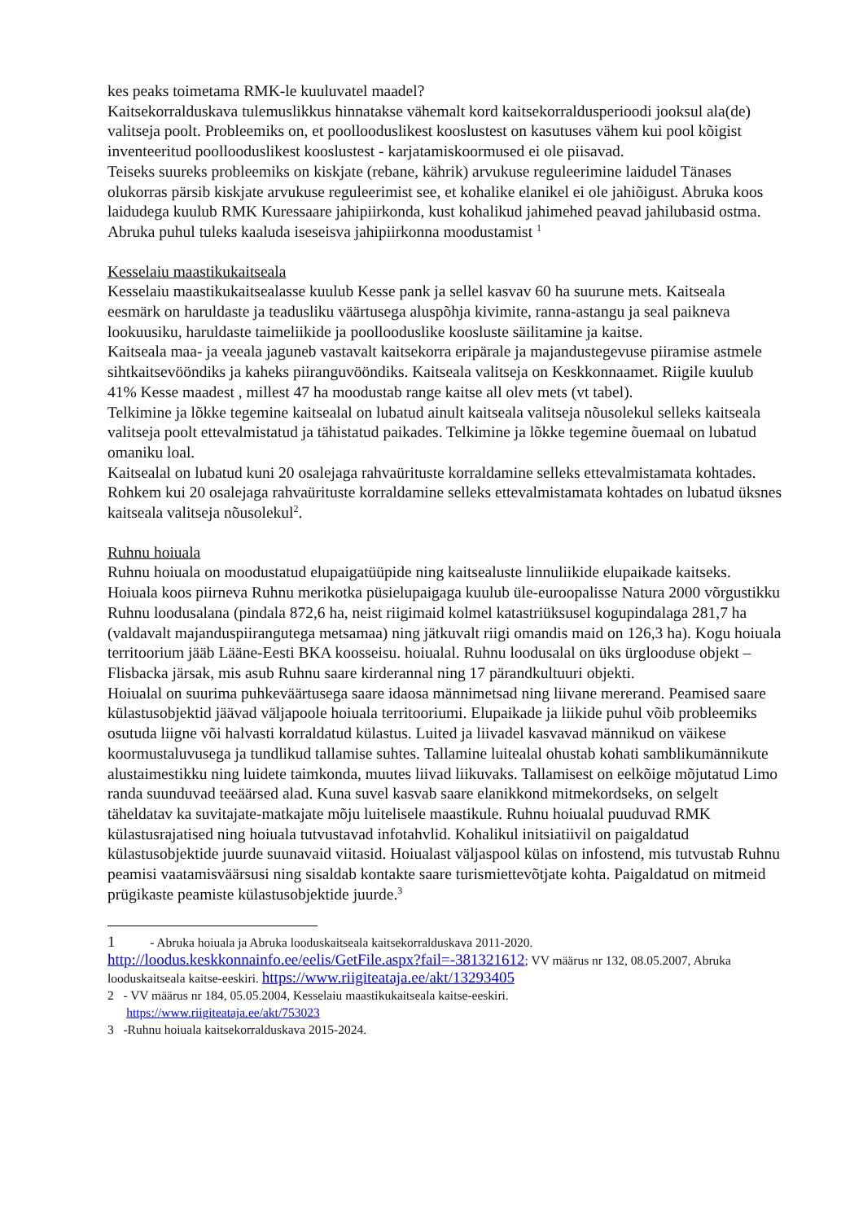kes peaks toimetama RMK-le kuuluvatel maadel?
Kaitsekorralduskava tulemuslikkus hinnatakse vähemalt kord kaitsekorraldusperioodi jooksul ala(de) valitseja poolt. Probleemiks on, et poolloodusli­kest kooslustest on kasutuses vähem kui pool kõigist inventeeritud poolloodusli­kest kooslustest - karjatamiskoormused ei ole piisavad.
Teiseks suureks probleemiks on kiskjate (rebane, kährik) arvukuse reguleerimine laidudel Tänases olukorras pärsib kiskjate arvukuse reguleerimist see, et kohalike elanikel ei ole jahiõigust. Abruka koos laidudega kuulub RMK Kuressaare jahipiirkonda, kust kohalikud jahimehed peavad jahilubasid ostma. Abruka puhul tuleks kaaluda iseseisva jahipiirkonna moodustamist <sup>1</sup>
Kesselaiu maastikukaitseala
Kesselaiu maastikukaitsealasse kuulub Kesse pank ja sellel kasvav 60 ha suurune mets. Kaitseala eesmärk on haruldaste ja teadusliku väärtusega aluspõhja kivimite, ranna-astangu ja seal paikneva lookuusiku, haruldaste taimeliikide ja poollooduslike koosluste säilitamine ja kaitse.
Kaitseala maa- ja veeala jaguneb vastavalt kaitsekorra eripärale ja majandustegevuse piiramise astmele sihtkaitsevööndiks ja kaheks piiranguvööndiks. Kaitseala valitseja on Keskkonnaamet. Riigile kuulub 41% Kesse maadest , millest 47 ha moodustab range kaitse all olev mets (vt tabel).
Telkimine ja lõkke tegemine kaitsealal on lubatud ainult kaitseala valitseja nõusolekul selleks kaitseala valitseja poolt ettevalmistatud ja tähistatud paikades. Telkimine ja lõkke tegemine õuemaal on lubatud omaniku loal.
Kaitsealal on lubatud kuni 20 osalejaga rahvaürituste korraldamine selleks ettevalmistamata kohtades. Rohkem kui 20 osalejaga rahvaürituste korraldamine selleks ettevalmistamata kohtades on lubatud üksnes kaitseala valitseja nõusolekul<sup>2</sup>.
Ruhnu hoiuala
Ruhnu hoiuala on moodustatud elupaigatüüpide ning kaitsealuste linnuliikide elupaikade kaitseks. Hoiuala koos piirneva Ruhnu merikotka püsielupaigaga kuulub üle-euroopalisse Natura 2000 võrgustikku Ruhnu loodusalana (pindala 872,6 ha, neist riigimaid kolmel katastri­üksusel kogupindalaga 281,7 ha (valdavalt majanduspiirangutega metsamaa) ning jätkuvalt riigi omandis maid on 126,3 ha). Kogu hoiuala territoorium jääb Lääne-Eesti BKA koosseisu. hoiualal. Ruhnu loodusalal on üks ürglooduse objekt – Flisbacka järsak, mis asub Ruhnu saare kirderannal ning 17 pärandkultuuri objekti.
Hoiualal on suurima puhkeväärtusega saare idaosa männimetsad ning liivane mererand. Peamised saare külastusobjektid jäävad väljapoole hoiuala territooriumi. Elupaikade ja liikide puhul võib probleemiks osutuda liigne või halvasti korraldatud külastus. Luited ja liivadel kasvavad männikud on väikese koormustaluvusega ja tundlikud tallamise suhtes. Tallamine luitealal ohustab kohati samblikumännikute alustaimestikku ning luidete taimkonda, muutes liivad liikuvaks. Tallamisest on eelkõige mõjutatud Limo randa suunduvad teeäärsed alad. Kuna suvel kasvab saare elanikkond mitmekordseks, on selgelt täheldatav ka suvitajate-matkajate mõju luitelisele maastikule. Ruhnu hoiualal puuduvad RMK külastusrajatised ning hoiuala tutvustavad infotahvlid. Kohalikul initsiatiivil on paigaldatud külastusobjektide juurde suunavaid viitasid. Hoiualast väljaspool külas on infostend, mis tutvustab Ruhnu peamisi vaatamisväärsusi ning sisaldab kontakte saare turismiettevõtjate kohta. Paigaldatud on mitmeid prügikaste peamiste külastusobjektide juurde.<sup>3</sup>
1 - Abruka hoiuala ja Abruka looduskaitseala kaitsekorralduskava 2011-2020. http://loodus.keskkonnainfo.ee/eelis/GetFile.aspx?fail=-381321612; VV määrus nr 132, 08.05.2007, Abruka looduskaitseala kaitse-eeskiri. https://www.riigiteataja.ee/akt/13293405
2 - VV määrus nr 184, 05.05.2004, Kesselaiu maastikukaitseala kaitse-eeskiri.
https://www.riigiteataja.ee/akt/753023
3 -Ruhnu hoiuala kaitsekorralduskava 2015-2024.